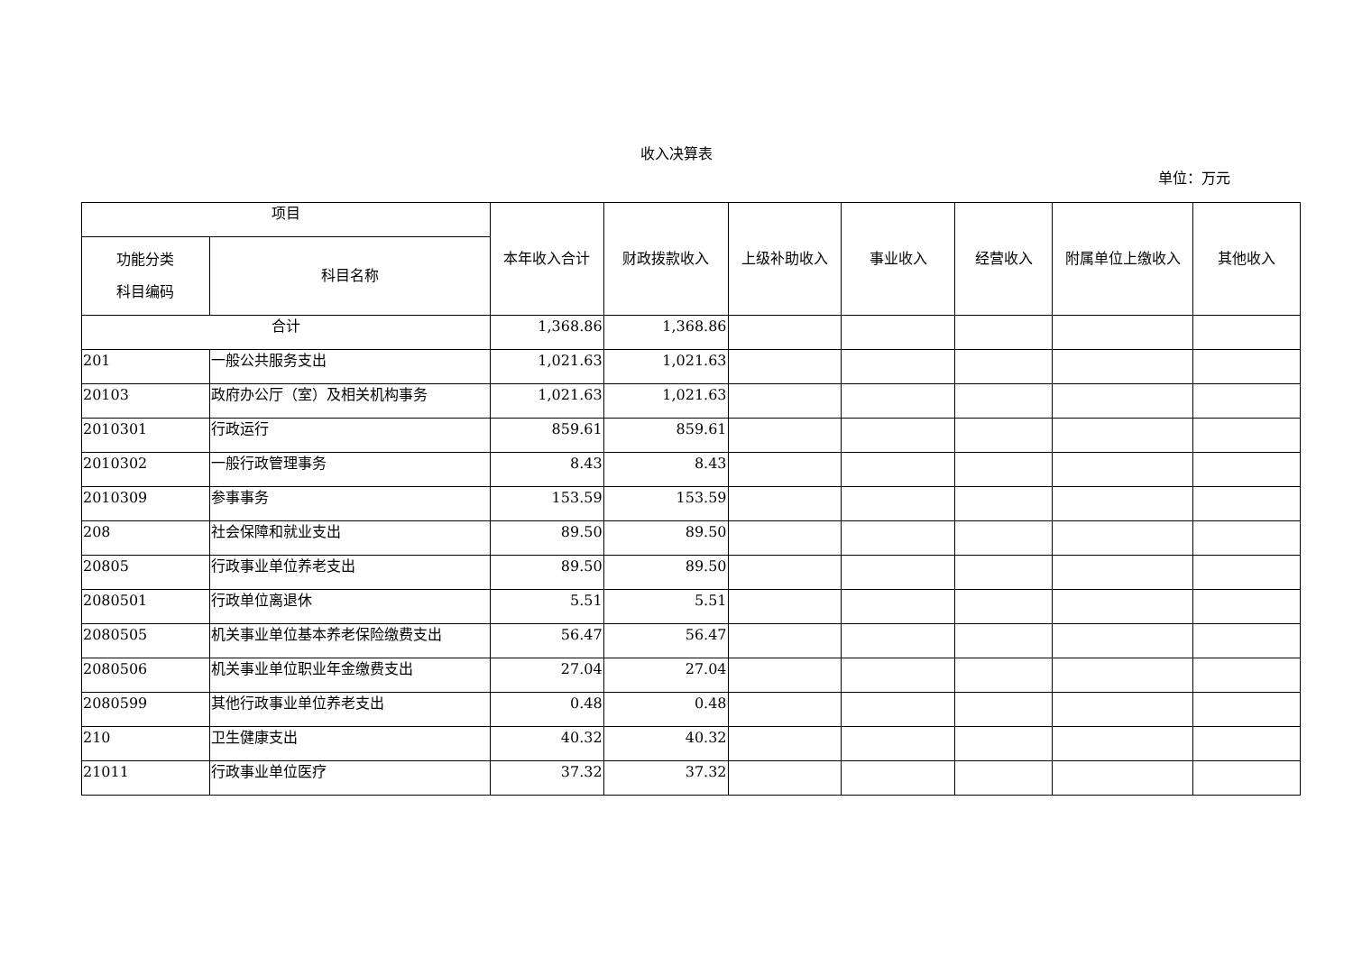收入决算表
单位：万元
| 项目 | | 本年收入合计 | 财政拨款收入 | 上级补助收入 | 事业收入 | 经营收入 | 附属单位上缴收入 | 其他收入 |
| --- | --- | --- | --- | --- | --- | --- | --- | --- |
| 功能分类 科目编码 | 科目名称 | | | | | | | |
| 合计 | | 1,368.86 | 1,368.86 | | | | | |
| 201 | 一般公共服务支出 | 1,021.63 | 1,021.63 | | | | | |
| 20103 | 政府办公厅（室）及相关机构事务 | 1,021.63 | 1,021.63 | | | | | |
| 2010301 | 行政运行 | 859.61 | 859.61 | | | | | |
| 2010302 | 一般行政管理事务 | 8.43 | 8.43 | | | | | |
| 2010309 | 参事事务 | 153.59 | 153.59 | | | | | |
| 208 | 社会保障和就业支出 | 89.50 | 89.50 | | | | | |
| 20805 | 行政事业单位养老支出 | 89.50 | 89.50 | | | | | |
| 2080501 | 行政单位离退休 | 5.51 | 5.51 | | | | | |
| 2080505 | 机关事业单位基本养老保险缴费支出 | 56.47 | 56.47 | | | | | |
| 2080506 | 机关事业单位职业年金缴费支出 | 27.04 | 27.04 | | | | | |
| 2080599 | 其他行政事业单位养老支出 | 0.48 | 0.48 | | | | | |
| 210 | 卫生健康支出 | 40.32 | 40.32 | | | | | |
| 21011 | 行政事业单位医疗 | 37.32 | 37.32 | | | | | |